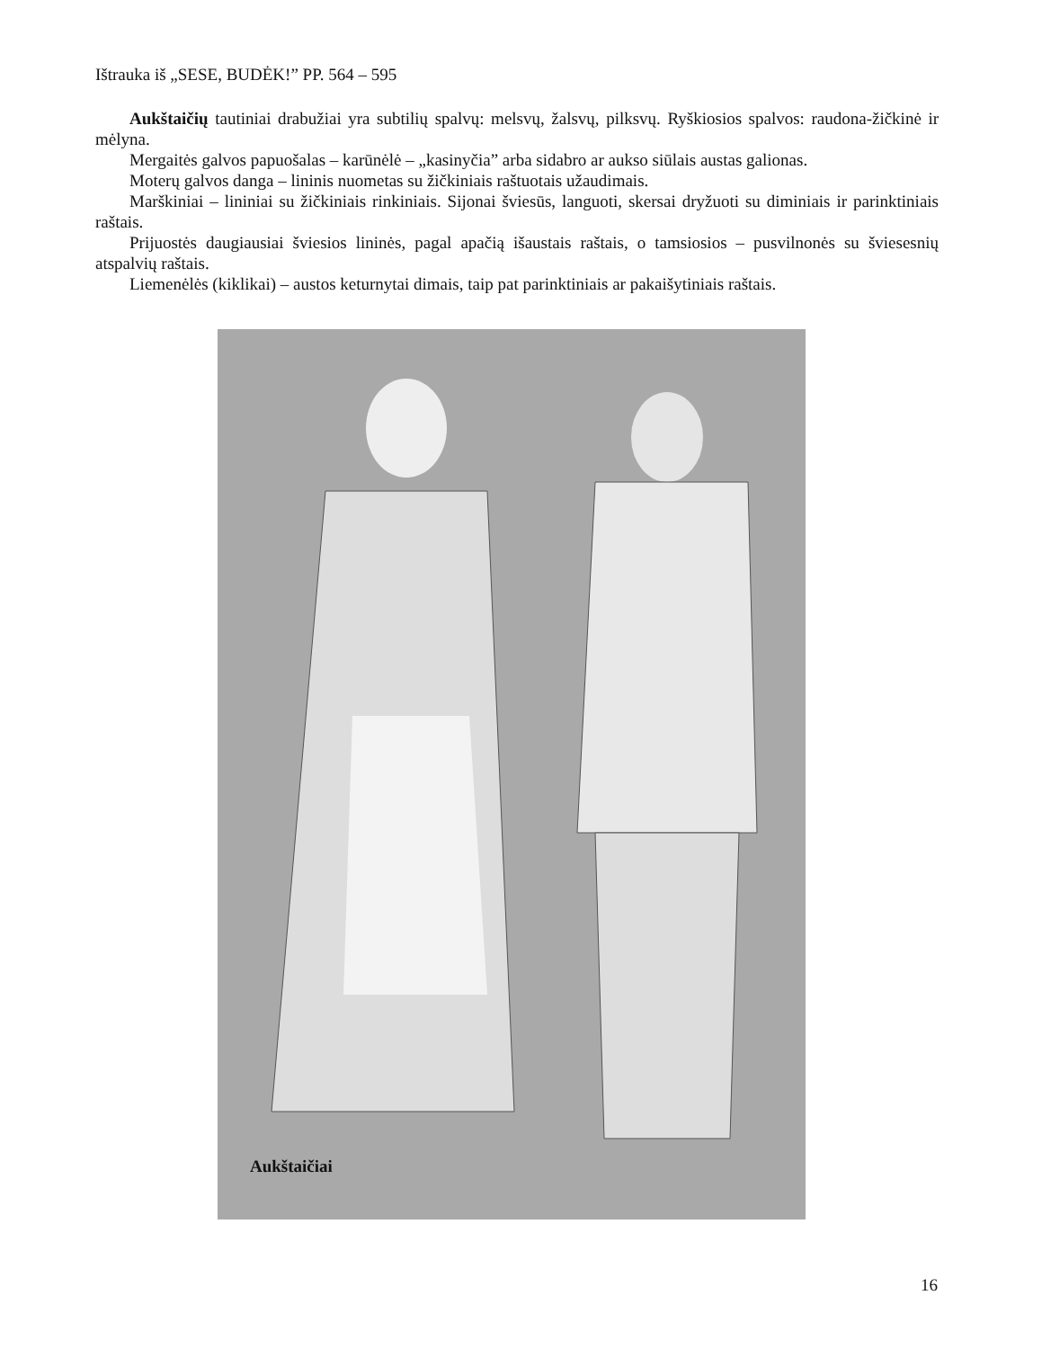Ištrauka iš „SESE, BUDĖK!” PP. 564 – 595
Aukštaičių tautiniai drabužiai yra subtilių spalvų: melsvų, žalsvų, pilksvų. Ryškiosios spalvos: raudona-žičkinė ir mėlyna.
Mergaitės galvos papuošalas – karūnėlė – „kasinyčia” arba sidabro ar aukso siūlais austas galionas.
Moterų galvos danga – lininis nuometas su žičkiniais raštuotais užaudimais.
Marškiniai – lininiai su žičkiniais rinkiniais. Sijonai šviesūs, languoti, skersai dryžuoti su diminiais ir parinktiniais raštais.
Prijuostės daugiausiai šviesios lininės, pagal apačią išaustais raštais, o tamsiosios – pusvilnonės su šviesesnių atspalvių raštais.
Liemenėlės (kiklikai) – austos keturnytai dimais, taip pat parinktiniais ar pakaišytiniais raštais.
Aukštaičiai
16